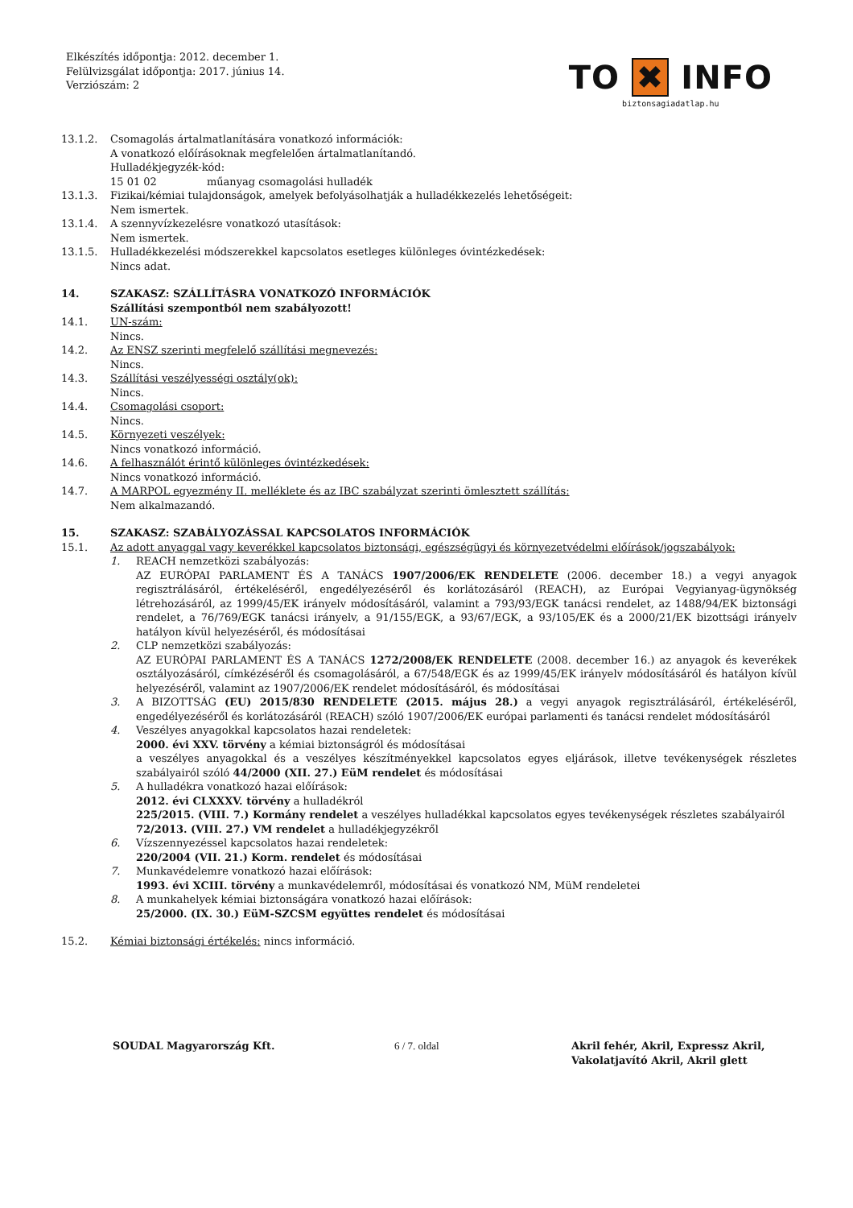Elkészítés időpontja: 2012. december 1.
Felülvizsgálat időpontja: 2017. június 14.
Verziószám: 2
TO ✖ INFO
biztonsagiadatlap.hu
13.1.2. Csomagolás ártalmatlanítására vonatkozó információk:
A vonatkozó előírásoknak megfelelően ártalmatlanítandó.
Hulladékjegyzék-kód:
15 01 02 műanyag csomagolási hulladék
13.1.3. Fizikai/kémiai tulajdonságok, amelyek befolyásolhatják a hulladékkezelés lehetőségeit:
Nem ismertek.
13.1.4. A szennyvízkezelésre vonatkozó utasítások:
Nem ismertek.
13.1.5. Hulladékkezelési módszerekkel kapcsolatos esetleges különleges óvintézkedések:
Nincs adat.
14. SZAKASZ: SZÁLLÍTÁSRA VONATKOZÓ INFORMÁCIÓK
Szállítási szempontból nem szabályozott!
14.1. UN-szám:
Nincs.
14.2. Az ENSZ szerinti megfelelő szállítási megnevezés:
Nincs.
14.3. Szállítási veszélyességi osztály(ok):
Nincs.
14.4. Csomagolási csoport:
Nincs.
14.5. Környezeti veszélyek:
Nincs vonatkozó információ.
14.6. A felhasználót érintő különleges óvintézkedések:
Nincs vonatkozó információ.
14.7. A MARPOL egyezmény II. melléklete és az IBC szabályzat szerinti ömlesztett szállítás:
Nem alkalmazandó.
15. SZAKASZ: SZABÁLYOZÁSSAL KAPCSOLATOS INFORMÁCIÓK
15.1. Az adott anyaggal vagy keverékkel kapcsolatos biztonsági, egészségügyi és környezetvédelmi előírások/jogszabályok:
1. REACH nemzetközi szabályozás:
AZ EURÓPAI PARLAMENT ÉS A TANÁCS 1907/2006/EK RENDELETE (2006. december 18.) a vegyi anyagok regisztrálásáról, értékeléséről, engedélyezéséről és korlátozásáról (REACH), az Európai Vegyianyag-ügynökség létrehozásáról, az 1999/45/EK irányelv módosításáról, valamint a 793/93/EGK tanácsi rendelet, az 1488/94/EK biztonsági rendelet, a 76/769/EGK tanácsi irányelv, a 91/155/EGK, a 93/67/EGK, a 93/105/EK és a 2000/21/EK bizottsági irányelv hatályon kívül helyezéséről, és módosításai
2. CLP nemzetközi szabályozás:
AZ EURÓPAI PARLAMENT ÉS A TANÁCS 1272/2008/EK RENDELETE (2008. december 16.) az anyagok és keverékek osztályozásáról, címkézéséről és csomagolásáról, a 67/548/EGK és az 1999/45/EK irányelv módosításáról és hatályon kívül helyezéséről, valamint az 1907/2006/EK rendelet módosításáról, és módosításai
3. A BIZOTTSÁG (EU) 2015/830 RENDELETE (2015. május 28.) a vegyi anyagok regisztrálásáról, értékeléséről, engedélyezéséről és korlátozásáról (REACH) szóló 1907/2006/EK európai parlamenti és tanácsi rendelet módosításáról
4. Veszélyes anyagokkal kapcsolatos hazai rendeletek:
2000. évi XXV. törvény a kémiai biztonságról és módosításai
a veszélyes anyagokkal és a veszélyes készítményekkel kapcsolatos egyes eljárások, illetve tevékenységek részletes szabályairól szóló 44/2000 (XII. 27.) EüM rendelet és módosításai
5. A hulladékra vonatkozó hazai előírások:
2012. évi CLXXXV. törvény a hulladékról
225/2015. (VIII. 7.) Kormány rendelet a veszélyes hulladékkal kapcsolatos egyes tevékenységek részletes szabályairól
72/2013. (VIII. 27.) VM rendelet a hulladékjegyzékről
6. Vízszennyezéssel kapcsolatos hazai rendeletek:
220/2004 (VII. 21.) Korm. rendelet és módosításai
7. Munkavédelemre vonatkozó hazai előírások:
1993. évi XCIII. törvény a munkavédelemről, módosításai és vonatkozó NM, MüM rendeletei
8. A munkahelyek kémiai biztonságára vonatkozó hazai előírások:
25/2000. (IX. 30.) EüM-SZCSM együttes rendelet és módosításai
15.2. Kémiai biztonsági értékelés: nincs információ.
SOUDAL Magyarország Kft. 6 / 7. oldal Akril fehér, Akril, Expressz Akril,
Vakolatjavító Akril, Akril glett